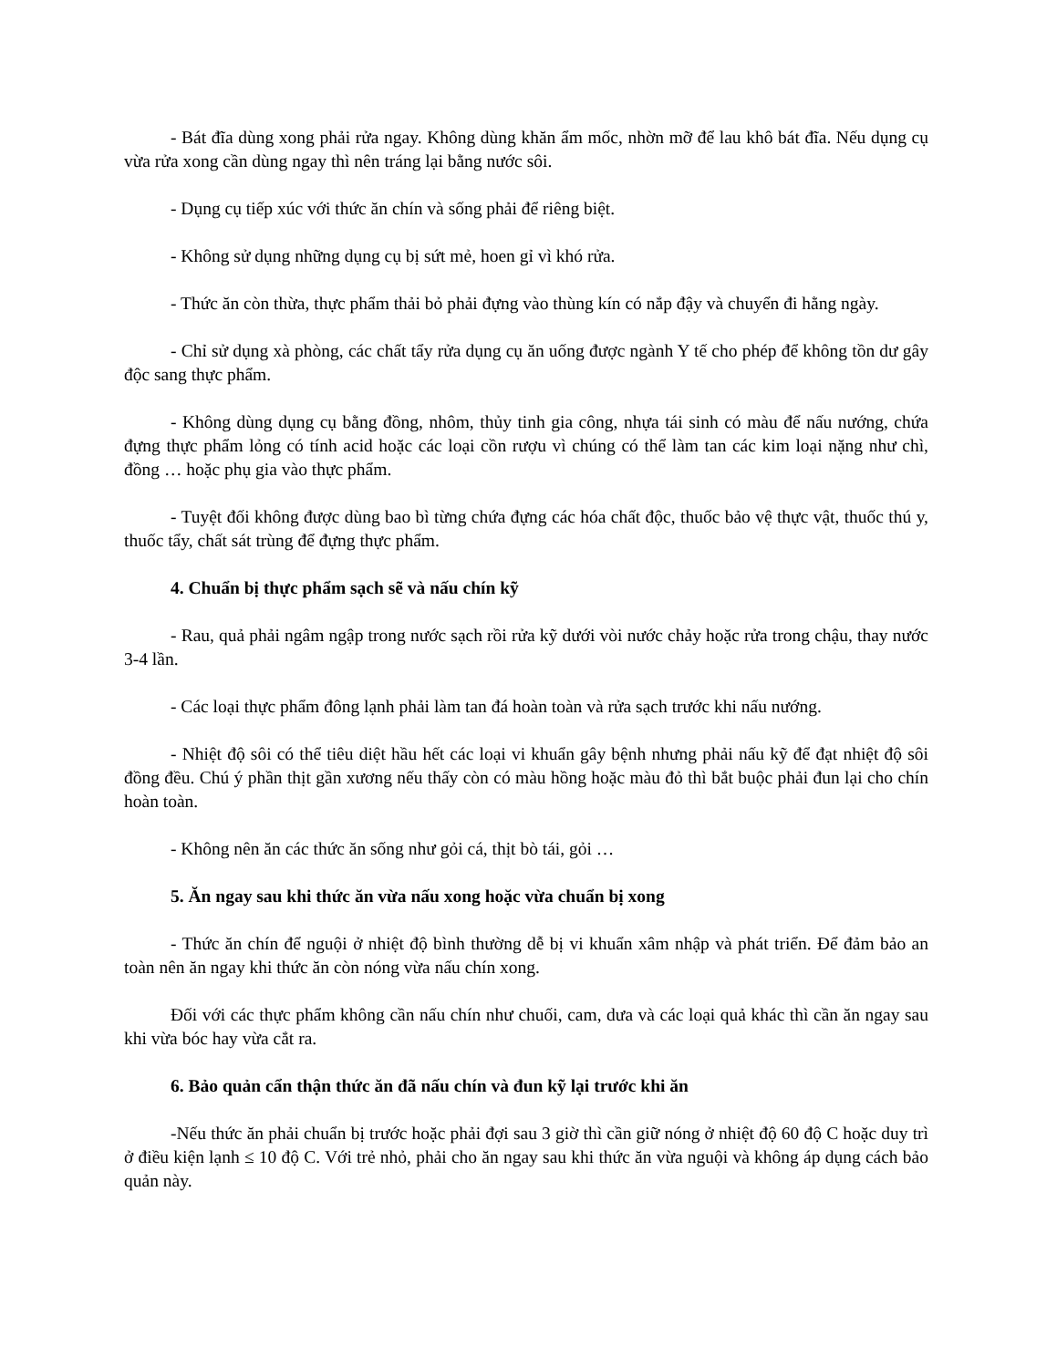- Bát đĩa dùng xong phải rửa ngay. Không dùng khăn ẩm mốc, nhờn mỡ để lau khô bát đĩa. Nếu dụng cụ vừa rửa xong cần dùng ngay thì nên tráng lại bằng nước sôi.
- Dụng cụ tiếp xúc với thức ăn chín và sống phải để riêng biệt.
- Không sử dụng những dụng cụ bị sứt mẻ, hoen gỉ vì khó rửa.
- Thức ăn còn thừa, thực phẩm thải bỏ phải đựng vào thùng kín có nắp đậy và chuyển đi hằng ngày.
- Chỉ sử dụng xà phòng, các chất tẩy rửa dụng cụ ăn uống được ngành Y tế cho phép để không tồn dư gây độc sang thực phẩm.
- Không dùng dụng cụ bằng đồng, nhôm, thủy tinh gia công, nhựa tái sinh có màu để nấu nướng, chứa đựng thực phẩm lỏng có tính acid hoặc các loại cồn rượu vì chúng có thể làm tan các kim loại nặng như chì, đồng … hoặc phụ gia vào thực phẩm.
- Tuyệt đối không được dùng bao bì từng chứa đựng các hóa chất độc, thuốc bảo vệ thực vật, thuốc thú y, thuốc tẩy, chất sát trùng để đựng thực phẩm.
4. Chuẩn bị thực phẩm sạch sẽ và nấu chín kỹ
- Rau, quả phải ngâm ngập trong nước sạch rồi rửa kỹ dưới vòi nước chảy hoặc rửa trong chậu, thay nước 3-4 lần.
- Các loại thực phẩm đông lạnh phải làm tan đá hoàn toàn và rửa sạch trước khi nấu nướng.
- Nhiệt độ sôi có thể tiêu diệt hầu hết các loại vi khuẩn gây bệnh nhưng phải nấu kỹ để đạt nhiệt độ sôi đồng đều. Chú ý phần thịt gần xương nếu thấy còn có màu hồng hoặc màu đỏ thì bắt buộc phải đun lại cho chín hoàn toàn.
- Không nên ăn các thức ăn sống như gỏi cá, thịt bò tái, gỏi …
5. Ăn ngay sau khi thức ăn vừa nấu xong hoặc vừa chuẩn bị xong
- Thức ăn chín để nguội ở nhiệt độ bình thường dễ bị vi khuẩn xâm nhập và phát triển. Để đảm bảo an toàn nên ăn ngay khi thức ăn còn nóng vừa nấu chín xong.
Đối với các thực phẩm không cần nấu chín như chuối, cam, dưa và các loại quả khác thì cần ăn ngay sau khi vừa bóc hay vừa cắt ra.
6. Bảo quản cẩn thận thức ăn đã nấu chín và đun kỹ lại trước khi ăn
-Nếu thức ăn phải chuẩn bị trước hoặc phải đợi sau 3 giờ thì cần giữ nóng ở nhiệt độ 60 độ C hoặc duy trì ở điều kiện lạnh ≤ 10 độ C. Với trẻ nhỏ, phải cho ăn ngay sau khi thức ăn vừa nguội và không áp dụng cách bảo quản này.